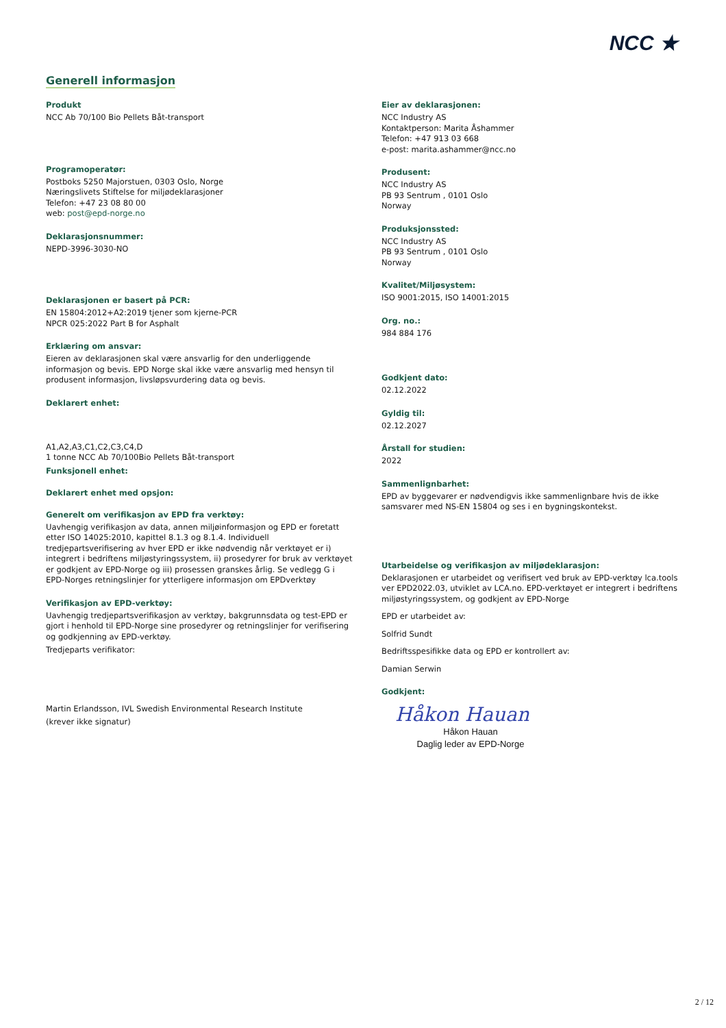NCC ★
Generell informasjon
Produkt
NCC Ab 70/100 Bio Pellets Båt-transport
Programoperatør:
Postboks 5250 Majorstuen, 0303 Oslo, Norge
Næringslivets Stiftelse for miljødeklarasjoner
Telefon: +47 23 08 80 00
web: post@epd-norge.no
Deklarasjonsnummer:
NEPD-3996-3030-NO
Deklarasjonen er basert på PCR:
EN 15804:2012+A2:2019 tjener som kjerne-PCR
NPCR 025:2022 Part B for Asphalt
Erklæring om ansvar:
Eieren av deklarasjonen skal være ansvarlig for den underliggende informasjon og bevis. EPD Norge skal ikke være ansvarlig med hensyn til produsent informasjon, livsløpsvurdering data og bevis.
Deklarert enhet:
A1,A2,A3,C1,C2,C3,C4,D
1 tonne NCC Ab 70/100Bio Pellets Båt-transport
Funksjonell enhet:
Deklarert enhet med opsjon:
Generelt om verifikasjon av EPD fra verktøy:
Uavhengig verifikasjon av data, annen miljøinformasjon og EPD er foretatt etter ISO 14025:2010, kapittel 8.1.3 og 8.1.4. Individuell tredjepartsverifisering av hver EPD er ikke nødvendig når verktøyet er i) integrert i bedriftens miljøstyringssystem, ii) prosedyrer for bruk av verktøyet er godkjent av EPD-Norge og iii) prosessen granskes årlig. Se vedlegg G i EPD-Norges retningslinjer for ytterligere informasjon om EPDverktøy
Verifikasjon av EPD-verktøy:
Uavhengig tredjepartsverifikasjon av verktøy, bakgrunnsdata og test-EPD er gjort i henhold til EPD-Norge sine prosedyrer og retningslinjer for verifisering og godkjenning av EPD-verktøy.
Tredjeparts verifikator:
Martin Erlandsson, IVL Swedish Environmental Research Institute
(krever ikke signatur)
Eier av deklarasjonen:
NCC Industry AS
Kontaktperson: Marita Åshammer
Telefon: +47 913 03 668
e-post: marita.ashammer@ncc.no
Produsent:
NCC Industry AS
PB 93 Sentrum , 0101 Oslo
Norway
Produksjonssted:
NCC Industry AS
PB 93 Sentrum , 0101 Oslo
Norway
Kvalitet/Miljøsystem:
ISO 9001:2015, ISO 14001:2015
Org. no.:
984 884 176
Godkjent dato:
02.12.2022
Gyldig til:
02.12.2027
Årstall for studien:
2022
Sammenlignbarhet:
EPD av byggevarer er nødvendigvis ikke sammenlignbare hvis de ikke samsvarer med NS-EN 15804 og ses i en bygningskontekst.
Utarbeidelse og verifikasjon av miljødeklarasjon:
Deklarasjonen er utarbeidet og verifisert ved bruk av EPD-verktøy lca.tools ver EPD2022.03, utviklet av LCA.no. EPD-verktøyet er integrert i bedriftens miljøstyringssystem, og godkjent av EPD-Norge
EPD er utarbeidet av:
Solfrid Sundt
Bedriftsspesifikke data og EPD er kontrollert av:
Damian Serwin
Godkjent:
Håkon Hauan
Håkon Hauan
Daglig leder av EPD-Norge
2 / 12